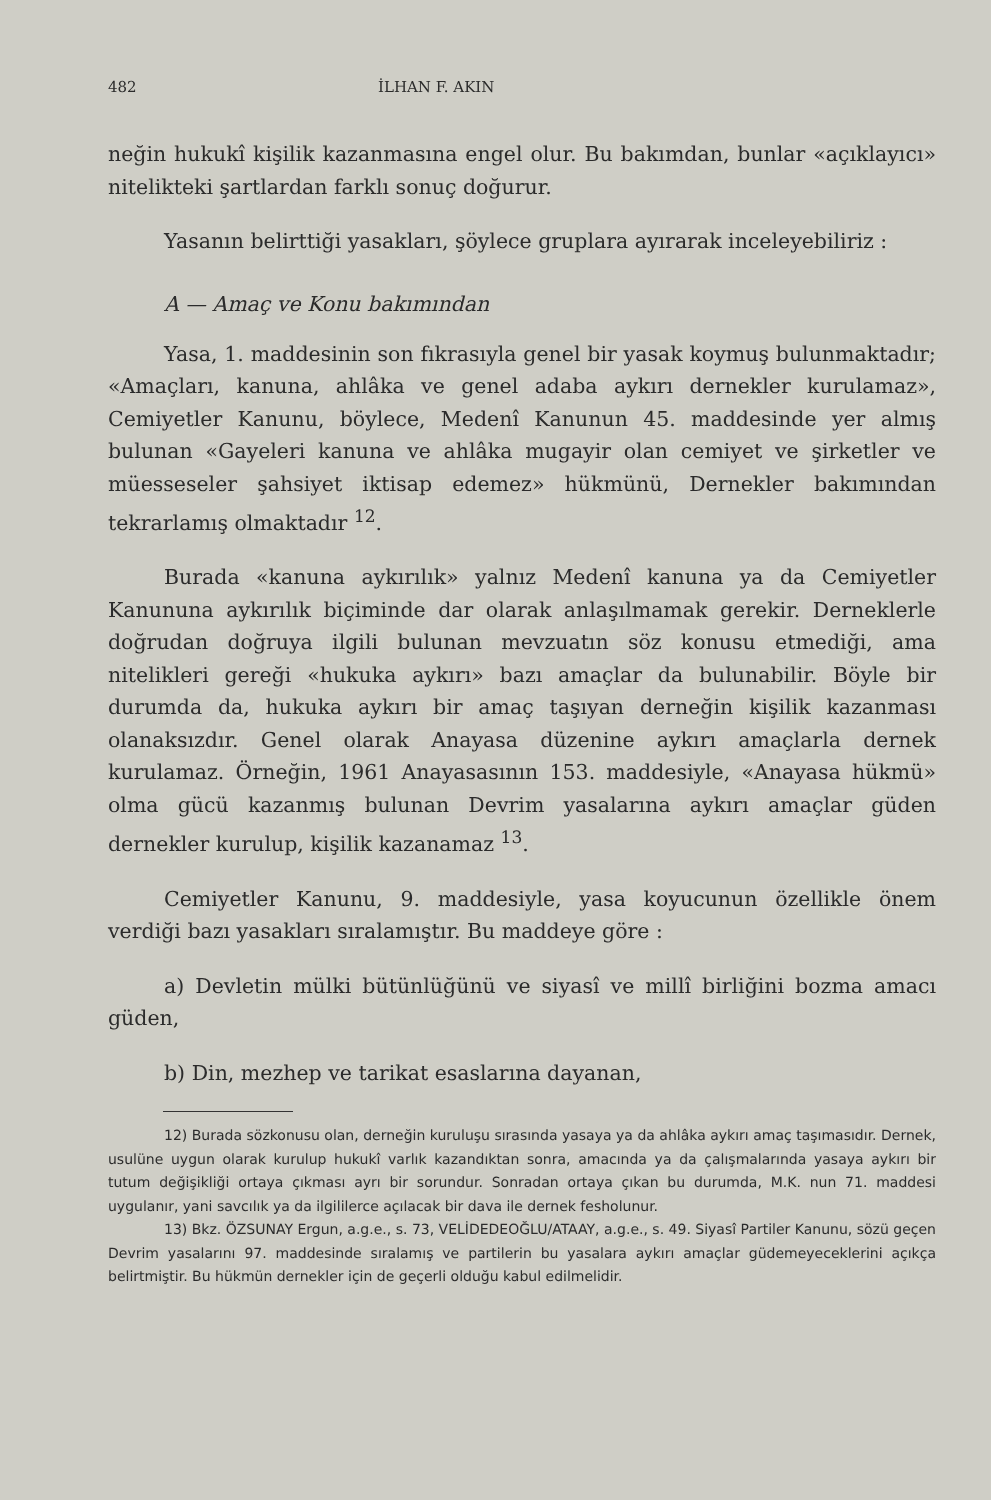482 İLHAN F. AKIN
neğin hukukî kişilik kazanmasına engel olur. Bu bakımdan, bunlar «açıklayıcı» nitelikteki şartlardan farklı sonuç doğurur.
Yasanın belirttiği yasakları, şöylece gruplara ayırarak inceleyebiliriz :
A — Amaç ve Konu bakımından
Yasa, 1. maddesinin son fıkrasıyla genel bir yasak koymuş bulunmaktadır; «Amaçları, kanuna, ahlâka ve genel adaba aykırı dernekler kurulamaz», Cemiyetler Kanunu, böylece, Medenî Kanunun 45. maddesinde yer almış bulunan «Gayeleri kanuna ve ahlâka mugayir olan cemiyet ve şirketler ve müesseseler şahsiyet iktisap edemez» hükmünü, Dernekler bakımından tekrarlamış olmaktadır <sup>12</sup>.
Burada «kanuna aykırılık» yalnız Medenî kanuna ya da Cemiyetler Kanununa aykırılık biçiminde dar olarak anlaşılmamak gerekir. Derneklerle doğrudan doğruya ilgili bulunan mevzuatın söz konusu etmediği, ama nitelikleri gereği «hukuka aykırı» bazı amaçlar da bulunabilir. Böyle bir durumda da, hukuka aykırı bir amaç taşıyan derneğin kişilik kazanması olanaksızdır. Genel olarak Anayasa düzenine aykırı amaçlarla dernek kurulamaz. Örneğin, 1961 Anayasasının 153. maddesiyle, «Anayasa hükmü» olma gücü kazanmış bulunan Devrim yasalarına aykırı amaçlar güden dernekler kurulup, kişilik kazanamaz <sup>13</sup>.
Cemiyetler Kanunu, 9. maddesiyle, yasa koyucunun özellikle önem verdiği bazı yasakları sıralamıştır. Bu maddeye göre :
a) Devletin mülki bütünlüğünü ve siyasî ve millî birliğini bozma amacı güden,
b) Din, mezhep ve tarikat esaslarına dayanan,
12) Burada sözkonusu olan, derneğin kuruluşu sırasında yasaya ya da ahlâka aykırı amaç taşımasıdır. Dernek, usulüne uygun olarak kurulup hukukî varlık kazandıktan sonra, amacında ya da çalışmalarında yasaya aykırı bir tutum değişikliği ortaya çıkması ayrı bir sorundur. Sonradan ortaya çıkan bu durumda, M.K. nun 71. maddesi uygulanır, yani savcılık ya da ilgililerce açılacak bir dava ile dernek fesholunur.
13) Bkz. ÖZSUNAY Ergun, a.g.e., s. 73, VELİDEDEOĞLU/ATAAY, a.g.e., s. 49. Siyasî Partiler Kanunu, sözü geçen Devrim yasalarını 97. maddesinde sıralamış ve partilerin bu yasalara aykırı amaçlar güdemeyeceklerini açıkça belirtmiştir. Bu hükmün dernekler için de geçerli olduğu kabul edilmelidir.